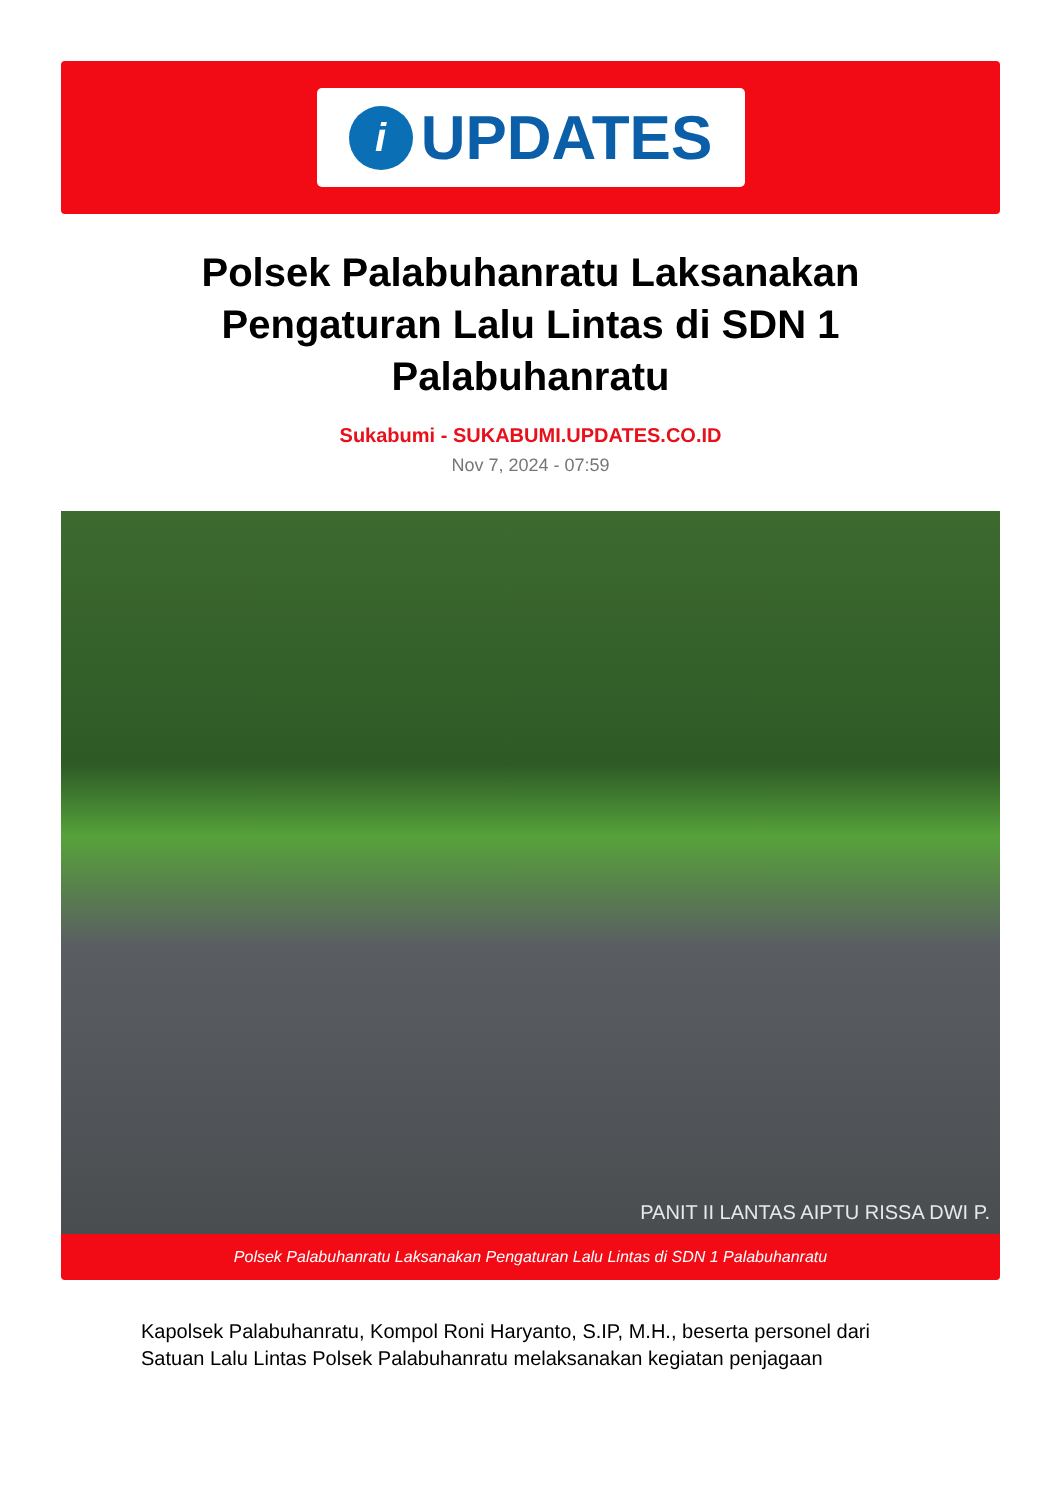i
UPDATES
Polsek Palabuhanratu Laksanakan Pengaturan Lalu Lintas di SDN 1 Palabuhanratu
Sukabumi - SUKABUMI.UPDATES.CO.ID
Nov 7, 2024 - 07:59
PANIT II LANTAS AIPTU RISSA DWI P.
Polsek Palabuhanratu Laksanakan Pengaturan Lalu Lintas di SDN 1 Palabuhanratu
Kapolsek Palabuhanratu, Kompol Roni Haryanto, S.IP, M.H., beserta personel dari Satuan Lalu Lintas Polsek Palabuhanratu melaksanakan kegiatan penjagaan